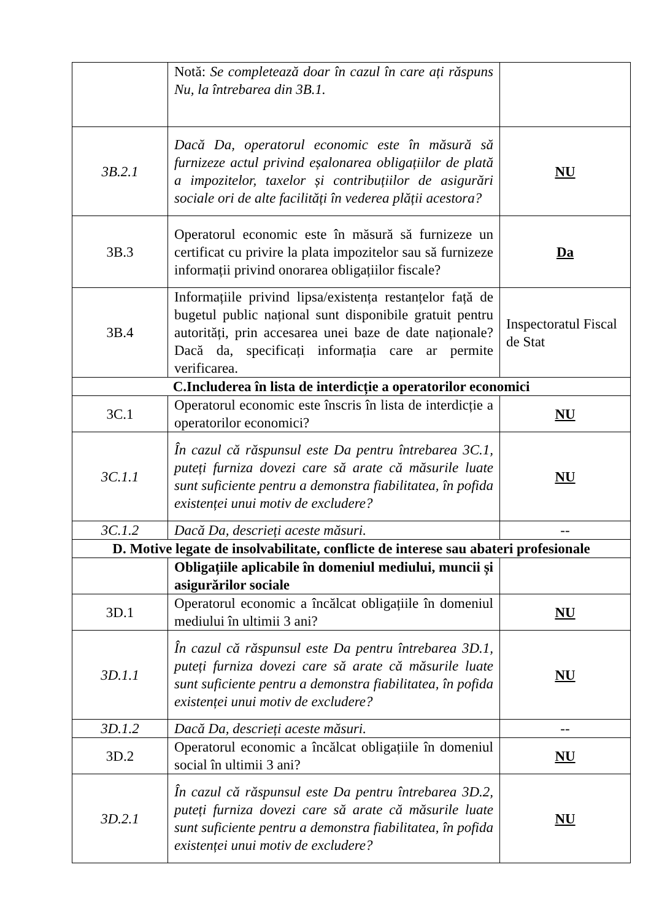| | Notă: Se completează doar în cazul în care ați răspuns Nu, la întrebarea din 3B.1. | |
| 3B.2.1 | Dacă Da, operatorul economic este în măsură să furnizeze actul privind eșalonarea obligațiilor de plată a impozitelor, taxelor și contribuțiilor de asigurări sociale ori de alte facilități în vederea plății acestora? | NU |
| 3B.3 | Operatorul economic este în măsură să furnizeze un certificat cu privire la plata impozitelor sau să furnizeze informații privind onorarea obligațiilor fiscale? | Da |
| 3B.4 | Informațiile privind lipsa/existența restanțelor față de bugetul public național sunt disponibile gratuit pentru autorități, prin accesarea unei baze de date naționale? Dacă da, specificați informația care ar permite verificarea. | Inspectoratul Fiscal de Stat |
| C.Includerea în lista de interdicție a operatorilor economici | | |
| 3C.1 | Operatorul economic este înscris în lista de interdicție a operatorilor economici? | NU |
| 3C.1.1 | În cazul că răspunsul este Da pentru întrebarea 3C.1, puteți furniza dovezi care să arate că măsurile luate sunt suficiente pentru a demonstra fiabilitatea, în pofida existenței unui motiv de excludere? | NU |
| 3C.1.2 | Dacă Da, descrieți aceste măsuri. | -- |
| D. Motive legate de insolvabilitate, conflicte de interese sau abateri profesionale | | |
| | Obligațiile aplicabile în domeniul mediului, muncii și asigurărilor sociale | |
| 3D.1 | Operatorul economic a încălcat obligațiile în domeniul mediului în ultimii 3 ani? | NU |
| 3D.1.1 | În cazul că răspunsul este Da pentru întrebarea 3D.1, puteți furniza dovezi care să arate că măsurile luate sunt suficiente pentru a demonstra fiabilitatea, în pofida existenței unui motiv de excludere? | NU |
| 3D.1.2 | Dacă Da, descrieți aceste măsuri. | -- |
| 3D.2 | Operatorul economic a încălcat obligațiile în domeniul social în ultimii 3 ani? | NU |
| 3D.2.1 | În cazul că răspunsul este Da pentru întrebarea 3D.2, puteți furniza dovezi care să arate că măsurile luate sunt suficiente pentru a demonstra fiabilitatea, în pofida existenței unui motiv de excludere? | NU |